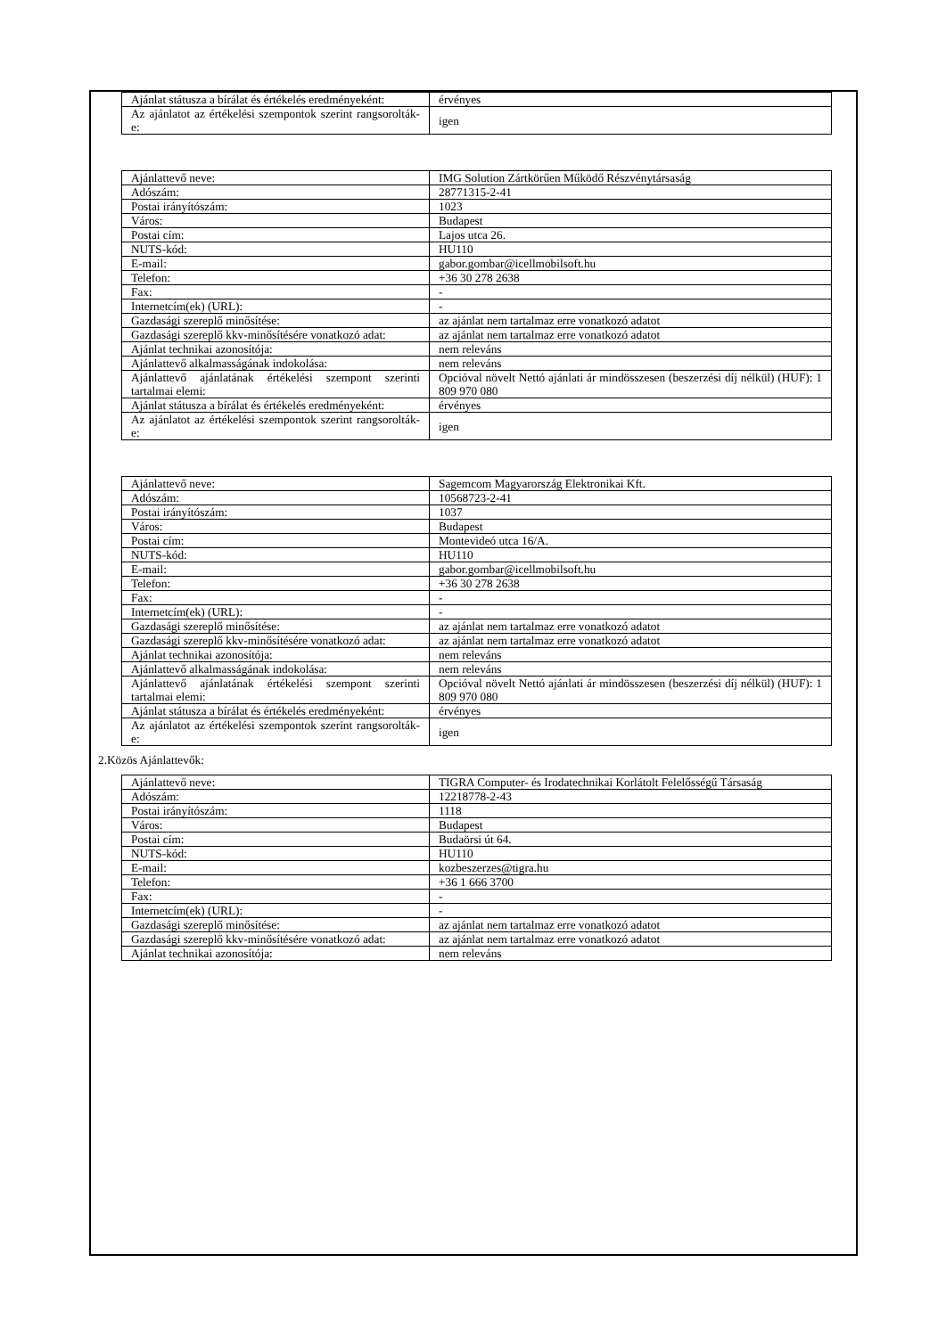| Ajánlat státusza a bírálat és értékelés eredményeként: | érvényes |
| Az ajánlatot az értékelési szempontok szerint rangsorolták-e: | igen |
| Ajánlattevő neve: | IMG Solution Zártkörűen Működő Részvénytársaság |
| Adószám: | 28771315-2-41 |
| Postai irányítószám: | 1023 |
| Város: | Budapest |
| Postai cím: | Lajos utca 26. |
| NUTS-kód: | HU110 |
| E-mail: | gabor.gombar@icellmobilsoft.hu |
| Telefon: | +36 30 278 2638 |
| Fax: | - |
| Internetcím(ek) (URL): | - |
| Gazdasági szereplő minősítése: | az ajánlat nem tartalmaz erre vonatkozó adatot |
| Gazdasági szereplő kkv-minősítésére vonatkozó adat: | az ajánlat nem tartalmaz erre vonatkozó adatot |
| Ajánlat technikai azonosítója: | nem releváns |
| Ajánlattevő alkalmasságának indokolása: | nem releváns |
| Ajánlattevő ajánlatának értékelési szempont szerinti tartalmai elemi: | Opcióval növelt Nettó ajánlati ár mindösszesen (beszerzési díj nélkül) (HUF): 1 809 970 080 |
| Ajánlat státusza a bírálat és értékelés eredményeként: | érvényes |
| Az ajánlatot az értékelési szempontok szerint rangsorolták-e: | igen |
| Ajánlattevő neve: | Sagemcom Magyarország Elektronikai Kft. |
| Adószám: | 10568723-2-41 |
| Postai irányítószám: | 1037 |
| Város: | Budapest |
| Postai cím: | Montevideó utca 16/A. |
| NUTS-kód: | HU110 |
| E-mail: | gabor.gombar@icellmobilsoft.hu |
| Telefon: | +36 30 278 2638 |
| Fax: | - |
| Internetcím(ek) (URL): | - |
| Gazdasági szereplő minősítése: | az ajánlat nem tartalmaz erre vonatkozó adatot |
| Gazdasági szereplő kkv-minősítésére vonatkozó adat: | az ajánlat nem tartalmaz erre vonatkozó adatot |
| Ajánlat technikai azonosítója: | nem releváns |
| Ajánlattevő alkalmasságának indokolása: | nem releváns |
| Ajánlattevő ajánlatának értékelési szempont szerinti tartalmai elemi: | Opcióval növelt Nettó ajánlati ár mindösszesen (beszerzési díj nélkül) (HUF): 1 809 970 080 |
| Ajánlat státusza a bírálat és értékelés eredményeként: | érvényes |
| Az ajánlatot az értékelési szempontok szerint rangsorolták-e: | igen |
2.Közös Ajánlattevők:
| Ajánlattevő neve: | TIGRA Computer- és Irodatechnikai Korlátolt Felelősségű Társaság |
| Adószám: | 12218778-2-43 |
| Postai irányítószám: | 1118 |
| Város: | Budapest |
| Postai cím: | Budaörsi út 64. |
| NUTS-kód: | HU110 |
| E-mail: | kozbeszerzes@tigra.hu |
| Telefon: | +36 1 666 3700 |
| Fax: | - |
| Internetcím(ek) (URL): | - |
| Gazdasági szereplő minősítése: | az ajánlat nem tartalmaz erre vonatkozó adatot |
| Gazdasági szereplő kkv-minősítésére vonatkozó adat: | az ajánlat nem tartalmaz erre vonatkozó adatot |
| Ajánlat technikai azonosítója: | nem releváns |